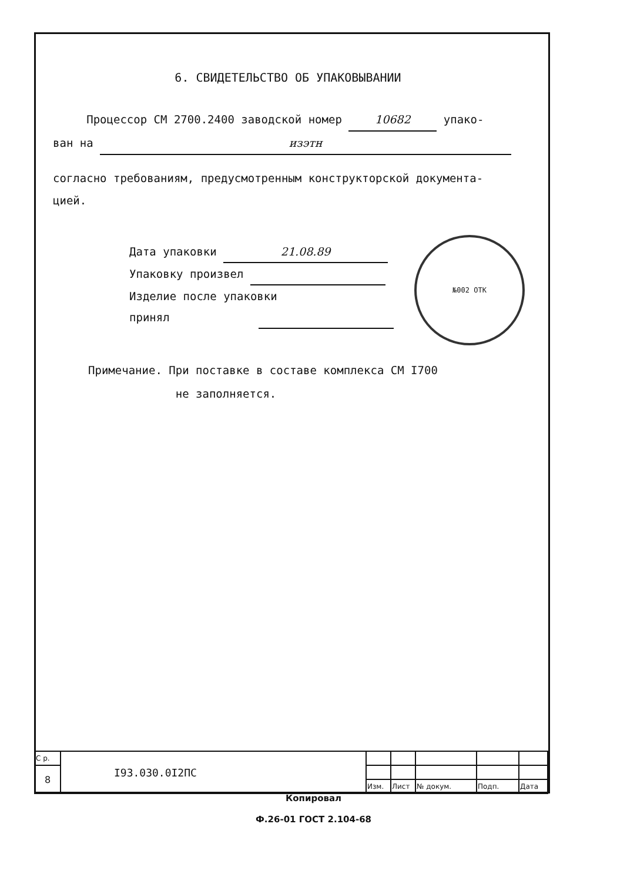6. СВИДЕТЕЛЬСТВО ОБ УПАКОВЫВАНИИ
Процессор СМ 2700.2400 заводской номер 10682 упако-
ван на изэтн
согласно требованиям, предусмотренным конструкторской документа-
цией.
Дата упаковки 21.08.89
Упаковку произвел
Изделие после упаковки
принял
Примечание. При поставке в составе комплекса СМ I700
не заполняется.
№002 ОТК
| С р. | I93.030.0I2ПС | | | | | |
| 8 | | | | | | |
| | | Изм. | Лист | № докум. | Подп. | Дата |
Копировал
Ф.26-01 ГОСТ 2.104-68